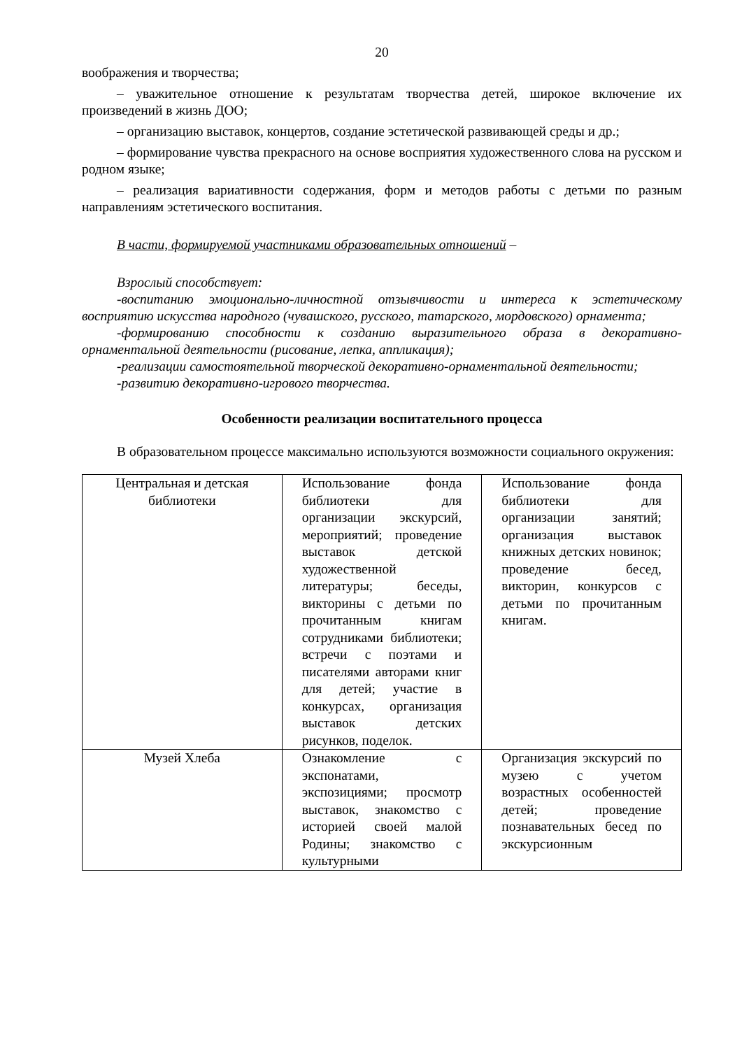20
воображения и творчества;
– уважительное отношение к результатам творчества детей, широкое включение их произведений в жизнь ДОО;
– организацию выставок, концертов, создание эстетической развивающей среды и др.;
– формирование чувства прекрасного на основе восприятия художественного слова на русском и родном языке;
– реализация вариативности содержания, форм и методов работы с детьми по разным направлениям эстетического воспитания.
В части, формируемой участниками образовательных отношений –
Взрослый способствует:
-воспитанию эмоционально-личностной отзывчивости и интереса к эстетическому восприятию искусства народного (чувашского, русского, татарского, мордовского) орнамента;
-формированию способности к созданию выразительного образа в декоративно-орнаментальной деятельности (рисование, лепка, аппликация);
-реализации самостоятельной творческой декоративно-орнаментальной деятельности;
-развитию декоративно-игрового творчества.
Особенности реализации воспитательного процесса
В образовательном процессе максимально используются возможности социального окружения:
| Центральная и детская библиотеки | Использование фонда библиотеки для организации экскурсий, мероприятий; проведение выставок детской художественной литературы; беседы, викторины с детьми по прочитанным книгам сотрудниками библиотеки; встречи с поэтами и писателями авторами книг для детей; участие в конкурсах, организация выставок детских рисунков, поделок. | Использование фонда библиотеки для организации занятий; организация выставок книжных детских новинок; проведение бесед, викторин, конкурсов с детьми по прочитанным книгам. |
| Музей Хлеба | Ознакомление с экспонатами, экспозициями; просмотр выставок, знакомство с историей своей малой Родины; знакомство с культурными | Организация экскурсий по музею с учетом возрастных особенностей детей; проведение познавательных бесед по экскурсионным |